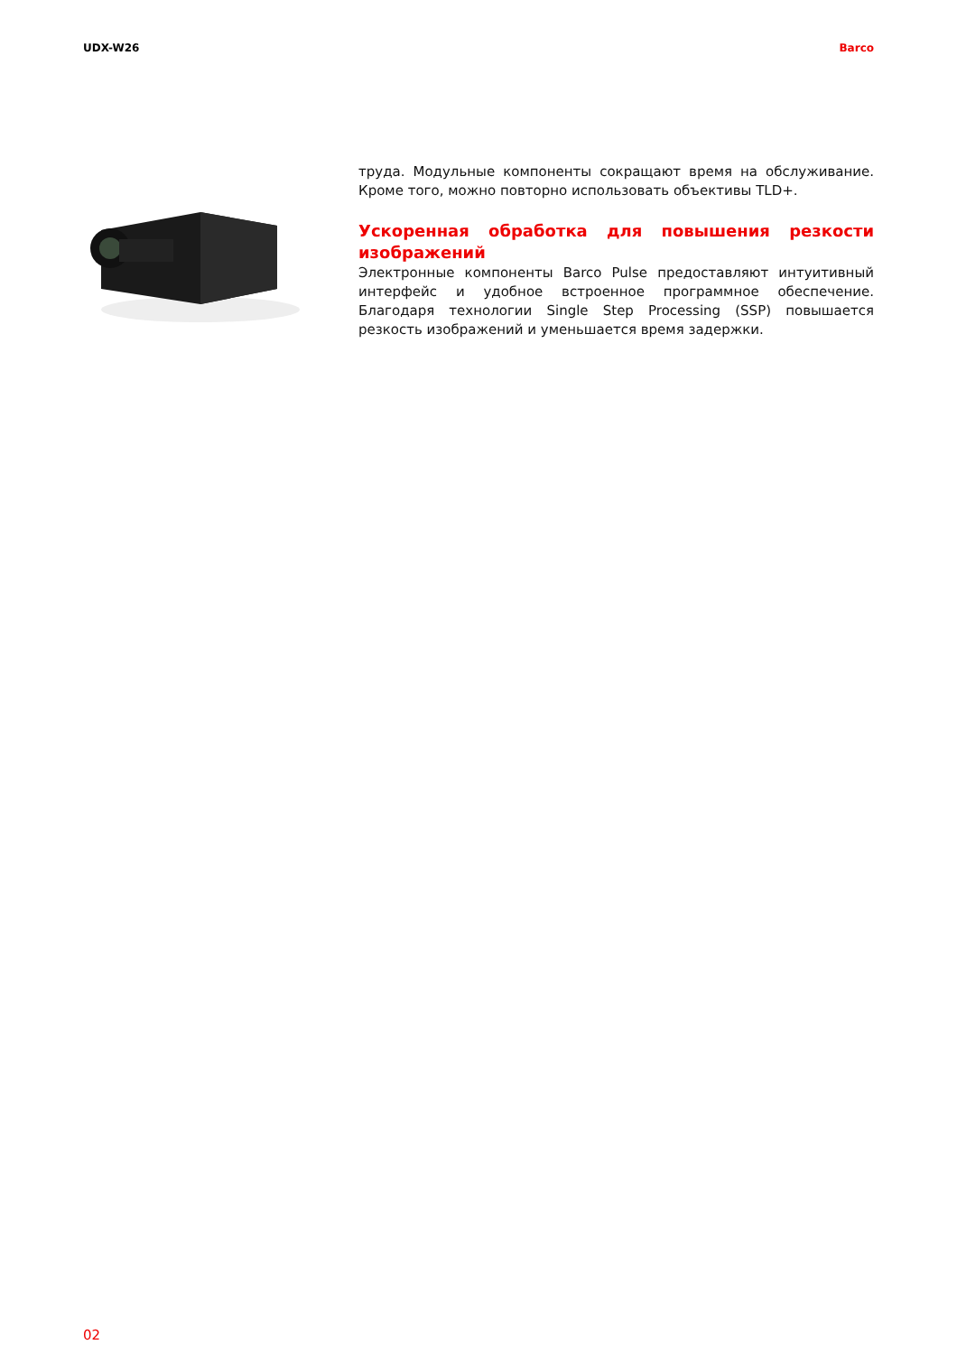UDX-W26 Barco
труда. Модульные компоненты сокращают время на обслуживание. Кроме того, можно повторно использовать объективы TLD+.
Ускоренная обработка для повышения резкости изображений
Электронные компоненты Barco Pulse предоставляют интуитивный интерфейс и удобное встроенное программное обеспечение. Благодаря технологии Single Step Processing (SSP) повышается резкость изображений и уменьшается время задержки.
02